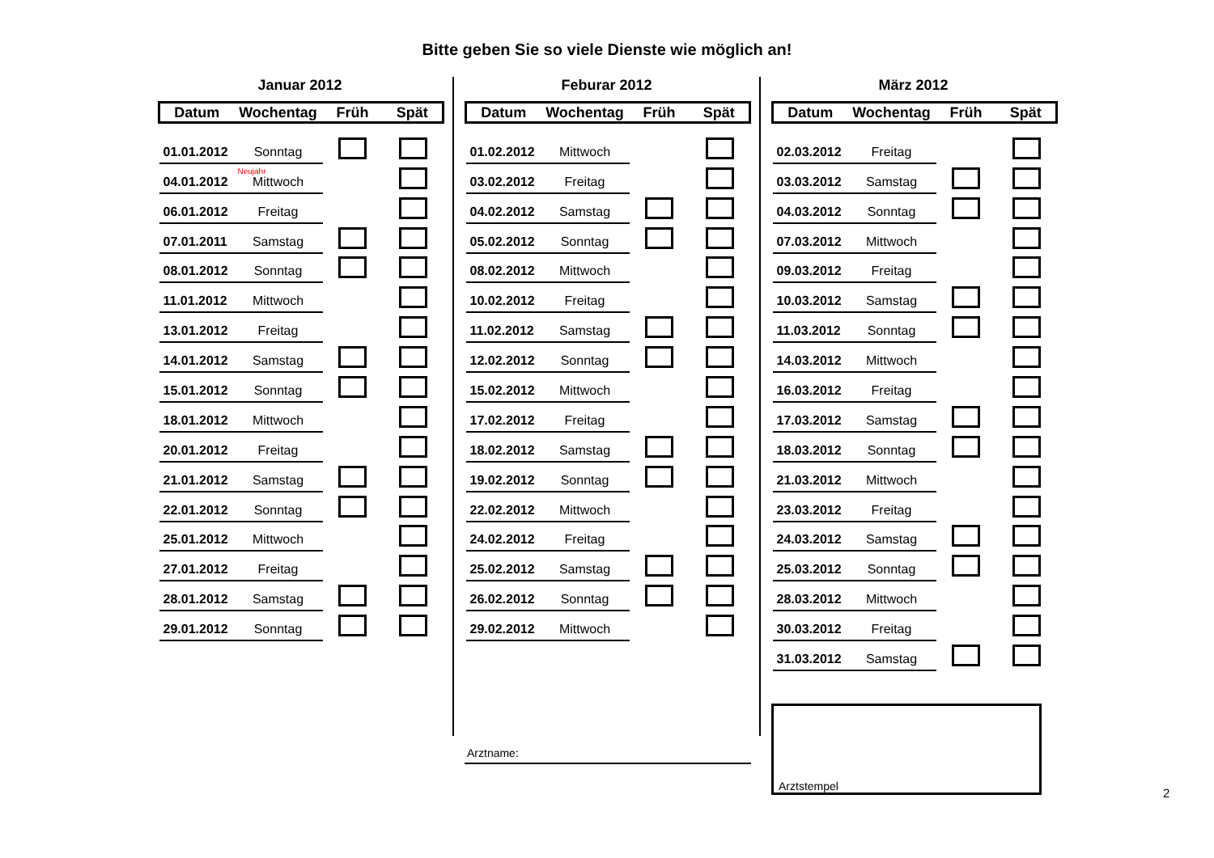Bitte geben Sie so viele Dienste wie möglich an!
Januar 2012
| Datum | Wochentag | Früh | Spät |
| --- | --- | --- | --- |
| 01.01.2012 | Sonntag | | |
| Neujahr 04.01.2012 | Mittwoch | | |
| 06.01.2012 | Freitag | | |
| 07.01.2011 | Samstag | | |
| 08.01.2012 | Sonntag | | |
| 11.01.2012 | Mittwoch | | |
| 13.01.2012 | Freitag | | |
| 14.01.2012 | Samstag | | |
| 15.01.2012 | Sonntag | | |
| 18.01.2012 | Mittwoch | | |
| 20.01.2012 | Freitag | | |
| 21.01.2012 | Samstag | | |
| 22.01.2012 | Sonntag | | |
| 25.01.2012 | Mittwoch | | |
| 27.01.2012 | Freitag | | |
| 28.01.2012 | Samstag | | |
| 29.01.2012 | Sonntag | | |
Feburar 2012
| Datum | Wochentag | Früh | Spät |
| --- | --- | --- | --- |
| 01.02.2012 | Mittwoch | | |
| 03.02.2012 | Freitag | | |
| 04.02.2012 | Samstag | | |
| 05.02.2012 | Sonntag | | |
| 08.02.2012 | Mittwoch | | |
| 10.02.2012 | Freitag | | |
| 11.02.2012 | Samstag | | |
| 12.02.2012 | Sonntag | | |
| 15.02.2012 | Mittwoch | | |
| 17.02.2012 | Freitag | | |
| 18.02.2012 | Samstag | | |
| 19.02.2012 | Sonntag | | |
| 22.02.2012 | Mittwoch | | |
| 24.02.2012 | Freitag | | |
| 25.02.2012 | Samstag | | |
| 26.02.2012 | Sonntag | | |
| 29.02.2012 | Mittwoch | | |
März 2012
| Datum | Wochentag | Früh | Spät |
| --- | --- | --- | --- |
| 02.03.2012 | Freitag | | |
| 03.03.2012 | Samstag | | |
| 04.03.2012 | Sonntag | | |
| 07.03.2012 | Mittwoch | | |
| 09.03.2012 | Freitag | | |
| 10.03.2012 | Samstag | | |
| 11.03.2012 | Sonntag | | |
| 14.03.2012 | Mittwoch | | |
| 16.03.2012 | Freitag | | |
| 17.03.2012 | Samstag | | |
| 18.03.2012 | Sonntag | | |
| 21.03.2012 | Mittwoch | | |
| 23.03.2012 | Freitag | | |
| 24.03.2012 | Samstag | | |
| 25.03.2012 | Sonntag | | |
| 28.03.2012 | Mittwoch | | |
| 30.03.2012 | Freitag | | |
| 31.03.2012 | Samstag | | |
Arztname:
Arztstempel
2